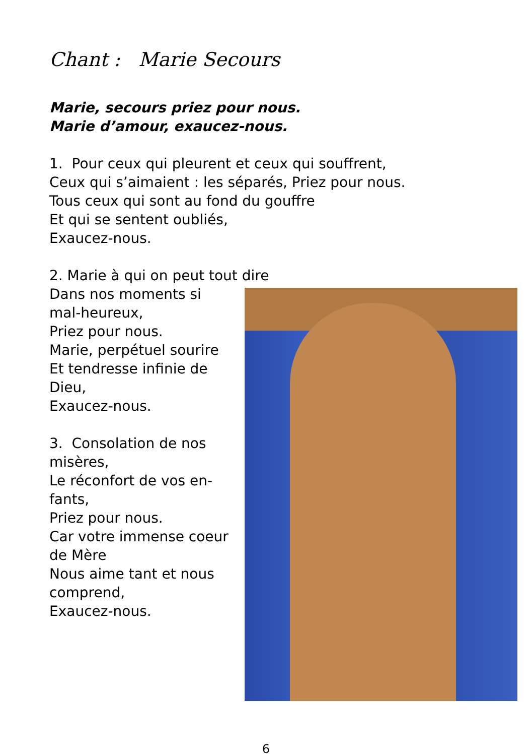Chant : Marie Secours
Marie, secours priez pour nous.
Marie d’amour, exaucez-nous.
1. Pour ceux qui pleurent et ceux qui souffrent,
Ceux qui s’aimaient : les séparés, Priez pour nous.
Tous ceux qui sont au fond du gouffre
Et qui se sentent oubliés,
Exaucez-nous.
2. Marie à qui on peut tout dire
Dans nos moments si mal-heureux,
Priez pour nous.
Marie, perpétuel sourire
Et tendresse infinie de Dieu,
Exaucez-nous.
3. Consolation de nos misères,
Le réconfort de vos en-fants,
Priez pour nous.
Car votre immense coeur de Mère
Nous aime tant et nous comprend,
Exaucez-nous.
6